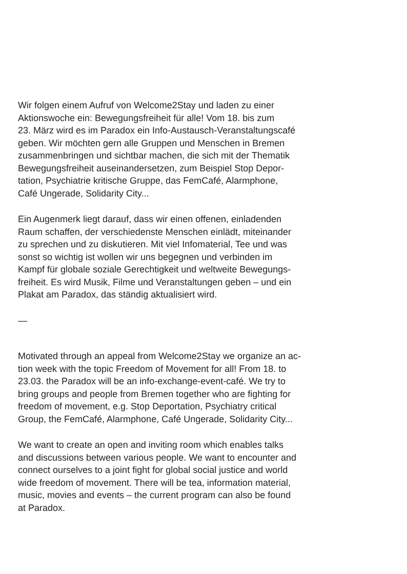Wir folgen einem Aufruf von Welcome2Stay und laden zu einer
Aktionswoche ein: Bewegungsfreiheit für alle! Vom 18. bis zum
23. März wird es im Paradox ein Info-Austausch-Veranstaltungscafé
geben. Wir möchten gern alle Gruppen und Menschen in Bremen
zusammenbringen und sichtbar machen, die sich mit der Thematik
Bewegungsfreiheit auseinandersetzen, zum Beispiel Stop Depor-
tation, Psychiatrie kritische Gruppe, das FemCafé, Alarmphone,
Café Ungerade, Solidarity City...
Ein Augenmerk liegt darauf, dass wir einen offenen, einladenden
Raum schaffen, der verschiedenste Menschen einlädt, miteinander
zu sprechen und zu diskutieren. Mit viel Infomaterial, Tee und was
sonst so wichtig ist wollen wir uns begegnen und verbinden im
Kampf für globale soziale Gerechtigkeit und weltweite Bewegungs-
freiheit. Es wird Musik, Filme und Veranstaltungen geben – und ein
Plakat am Paradox, das ständig aktualisiert wird.
—
Motivated through an appeal from Welcome2Stay we organize an ac-
tion week with the topic Freedom of Movement for all! From 18. to
23.03. the Paradox will be an info-exchange-event-café. We try to
bring groups and people from Bremen together who are fighting for
freedom of movement, e.g. Stop Deportation, Psychiatry critical
Group, the FemCafé, Alarmphone, Café Ungerade, Solidarity City...
We want to create an open and inviting room which enables talks
and discussions between various people. We want to encounter and
connect ourselves to a joint fight for global social justice and world
wide freedom of movement. There will be tea, information material,
music, movies and events – the current program can also be found
at Paradox.